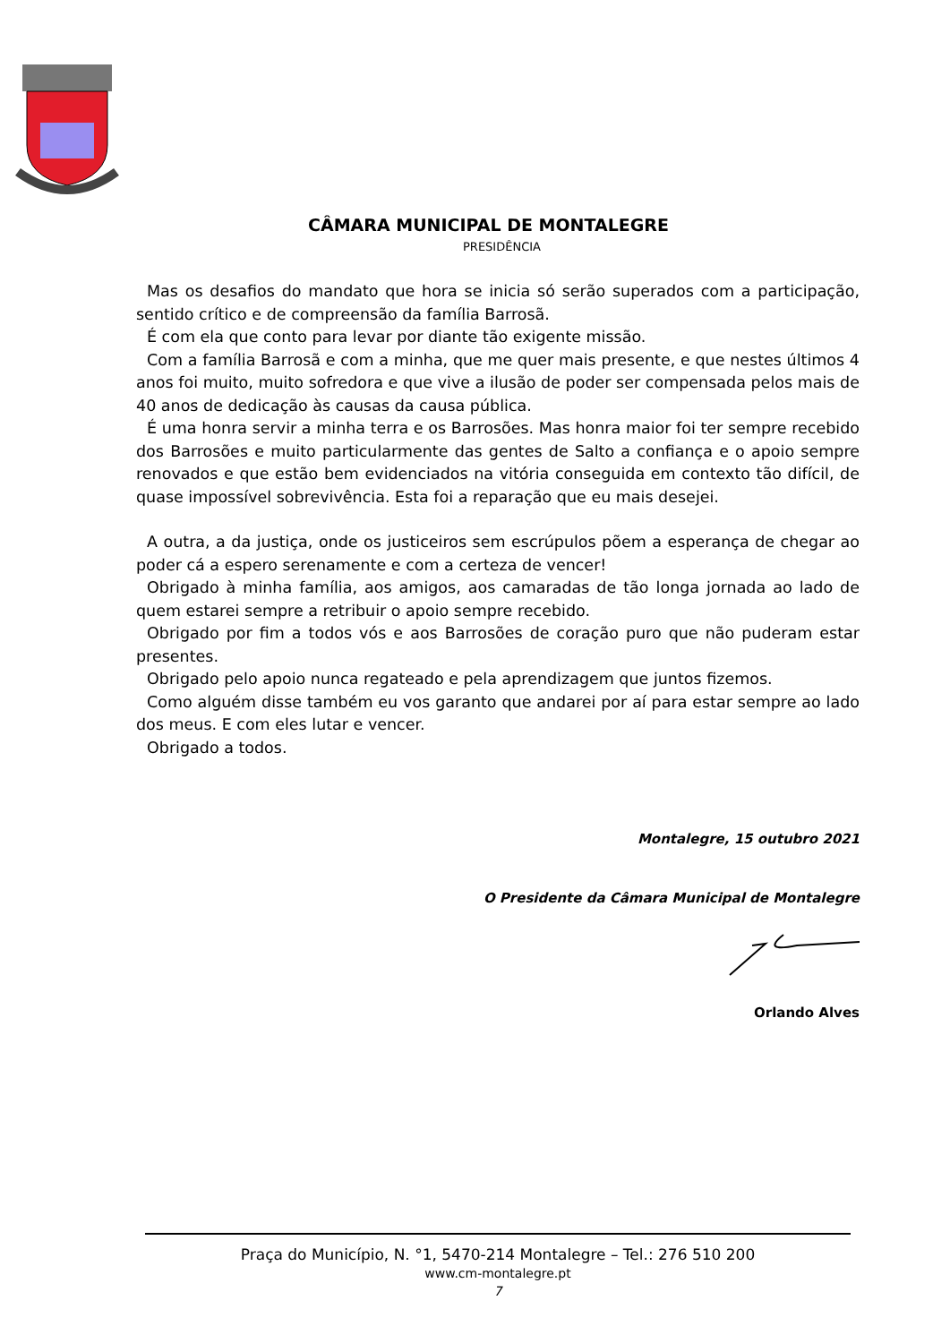CÂMARA MUNICIPAL DE MONTALEGRE
PRESIDÊNCIA
Mas os desafios do mandato que hora se inicia só serão superados com a participação, sentido crítico e de compreensão da família Barrosã.
É com ela que conto para levar por diante tão exigente missão.
Com a família Barrosã e com a minha, que me quer mais presente, e que nestes últimos 4 anos foi muito, muito sofredora e que vive a ilusão de poder ser compensada pelos mais de 40 anos de dedicação às causas da causa pública.
É uma honra servir a minha terra e os Barrosões. Mas honra maior foi ter sempre recebido dos Barrosões e muito particularmente das gentes de Salto a confiança e o apoio sempre renovados e que estão bem evidenciados na vitória conseguida em contexto tão difícil, de quase impossível sobrevivência. Esta foi a reparação que eu mais desejei.
A outra, a da justiça, onde os justiceiros sem escrúpulos põem a esperança de chegar ao poder cá a espero serenamente e com a certeza de vencer!
Obrigado à minha família, aos amigos, aos camaradas de tão longa jornada ao lado de quem estarei sempre a retribuir o apoio sempre recebido.
Obrigado por fim a todos vós e aos Barrosões de coração puro que não puderam estar presentes.
Obrigado pelo apoio nunca regateado e pela aprendizagem que juntos fizemos.
Como alguém disse também eu vos garanto que andarei por aí para estar sempre ao lado dos meus. E com eles lutar e vencer.
Obrigado a todos.
Montalegre, 15 outubro 2021
O Presidente da Câmara Municipal de Montalegre
Orlando Alves
Praça do Município, N. °1, 5470-214 Montalegre – Tel.: 276 510 200
www.cm-montalegre.pt
7